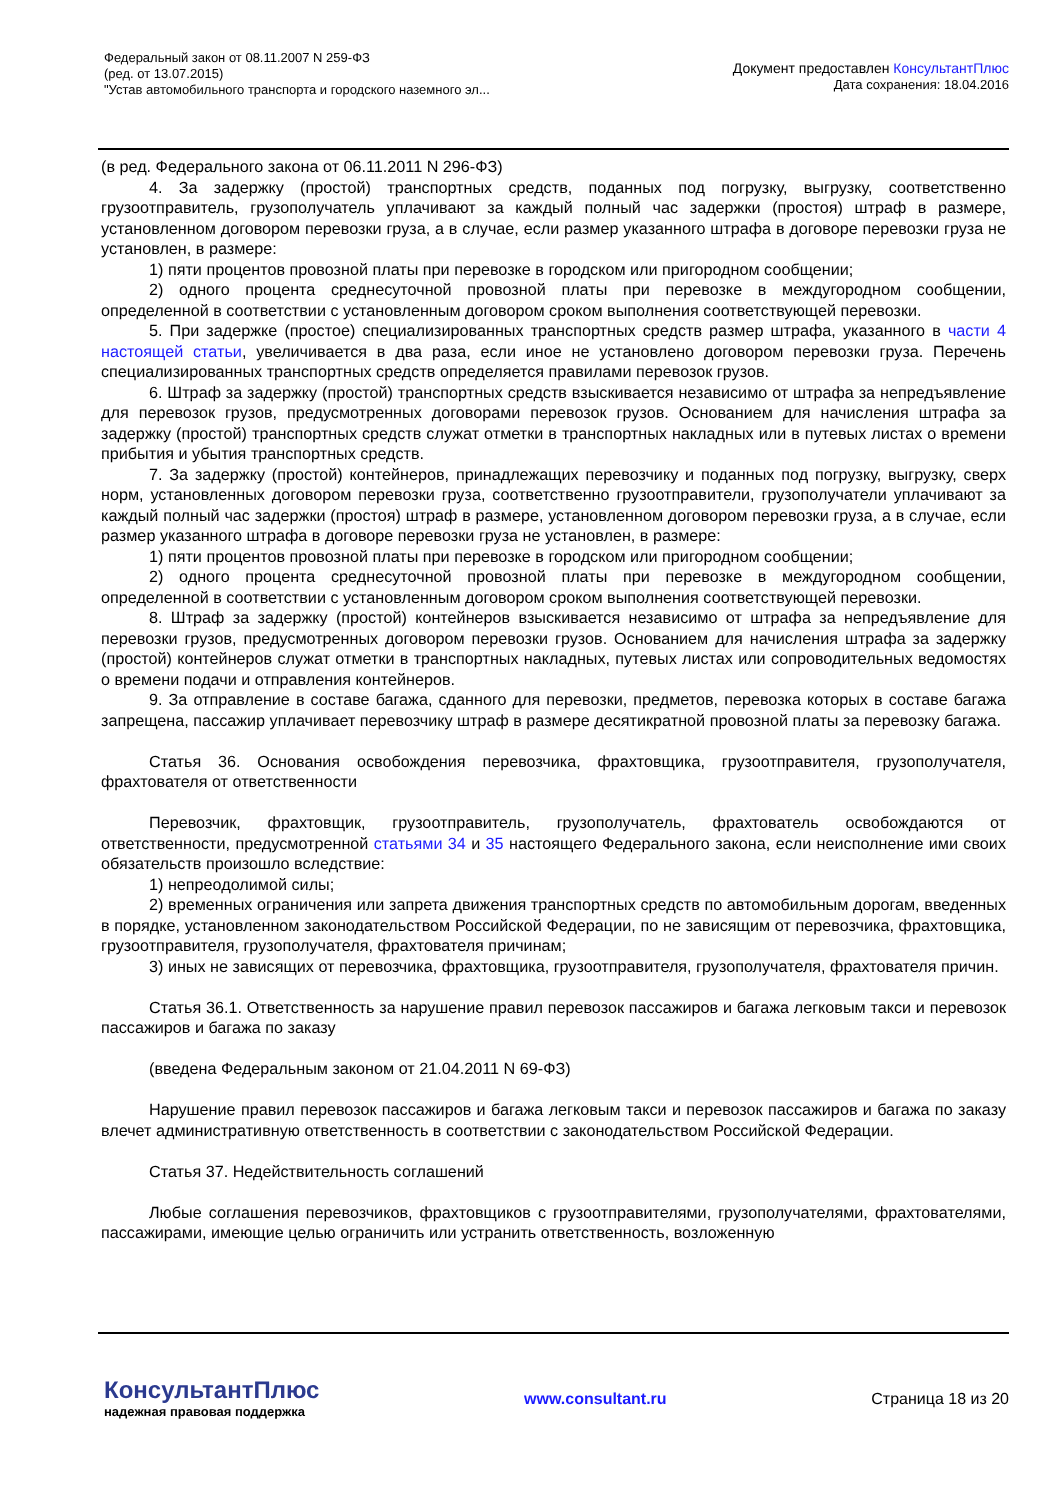Федеральный закон от 08.11.2007 N 259-ФЗ
(ред. от 13.07.2015)
"Устав автомобильного транспорта и городского наземного эл...
Документ предоставлен КонсультантПлюс
Дата сохранения: 18.04.2016
(в ред. Федерального закона от 06.11.2011 N 296-ФЗ)
4. За задержку (простой) транспортных средств, поданных под погрузку, выгрузку, соответственно грузоотправитель, грузополучатель уплачивают за каждый полный час задержки (простоя) штраф в размере, установленном договором перевозки груза, а в случае, если размер указанного штрафа в договоре перевозки груза не установлен, в размере:
1) пяти процентов провозной платы при перевозке в городском или пригородном сообщении;
2) одного процента среднесуточной провозной платы при перевозке в междугородном сообщении, определенной в соответствии с установленным договором сроком выполнения соответствующей перевозки.
5. При задержке (простое) специализированных транспортных средств размер штрафа, указанного в части 4 настоящей статьи, увеличивается в два раза, если иное не установлено договором перевозки груза. Перечень специализированных транспортных средств определяется правилами перевозок грузов.
6. Штраф за задержку (простой) транспортных средств взыскивается независимо от штрафа за непредъявление для перевозок грузов, предусмотренных договорами перевозок грузов. Основанием для начисления штрафа за задержку (простой) транспортных средств служат отметки в транспортных накладных или в путевых листах о времени прибытия и убытия транспортных средств.
7. За задержку (простой) контейнеров, принадлежащих перевозчику и поданных под погрузку, выгрузку, сверх норм, установленных договором перевозки груза, соответственно грузоотправители, грузополучатели уплачивают за каждый полный час задержки (простоя) штраф в размере, установленном договором перевозки груза, а в случае, если размер указанного штрафа в договоре перевозки груза не установлен, в размере:
1) пяти процентов провозной платы при перевозке в городском или пригородном сообщении;
2) одного процента среднесуточной провозной платы при перевозке в междугородном сообщении, определенной в соответствии с установленным договором сроком выполнения соответствующей перевозки.
8. Штраф за задержку (простой) контейнеров взыскивается независимо от штрафа за непредъявление для перевозки грузов, предусмотренных договором перевозки грузов. Основанием для начисления штрафа за задержку (простой) контейнеров служат отметки в транспортных накладных, путевых листах или сопроводительных ведомостях о времени подачи и отправления контейнеров.
9. За отправление в составе багажа, сданного для перевозки, предметов, перевозка которых в составе багажа запрещена, пассажир уплачивает перевозчику штраф в размере десятикратной провозной платы за перевозку багажа.
Статья 36. Основания освобождения перевозчика, фрахтовщика, грузоотправителя, грузополучателя, фрахтователя от ответственности
Перевозчик, фрахтовщик, грузоотправитель, грузополучатель, фрахтователь освобождаются от ответственности, предусмотренной статьями 34 и 35 настоящего Федерального закона, если неисполнение ими своих обязательств произошло вследствие:
1) непреодолимой силы;
2) временных ограничения или запрета движения транспортных средств по автомобильным дорогам, введенных в порядке, установленном законодательством Российской Федерации, по не зависящим от перевозчика, фрахтовщика, грузоотправителя, грузополучателя, фрахтователя причинам;
3) иных не зависящих от перевозчика, фрахтовщика, грузоотправителя, грузополучателя, фрахтователя причин.
Статья 36.1. Ответственность за нарушение правил перевозок пассажиров и багажа легковым такси и перевозок пассажиров и багажа по заказу
(введена Федеральным законом от 21.04.2011 N 69-ФЗ)
Нарушение правил перевозок пассажиров и багажа легковым такси и перевозок пассажиров и багажа по заказу влечет административную ответственность в соответствии с законодательством Российской Федерации.
Статья 37. Недействительность соглашений
Любые соглашения перевозчиков, фрахтовщиков с грузоотправителями, грузополучателями, фрахтователями, пассажирами, имеющие целью ограничить или устранить ответственность, возложенную
КонсультантПлюс
надежная правовая поддержка
www.consultant.ru Страница 18 из 20